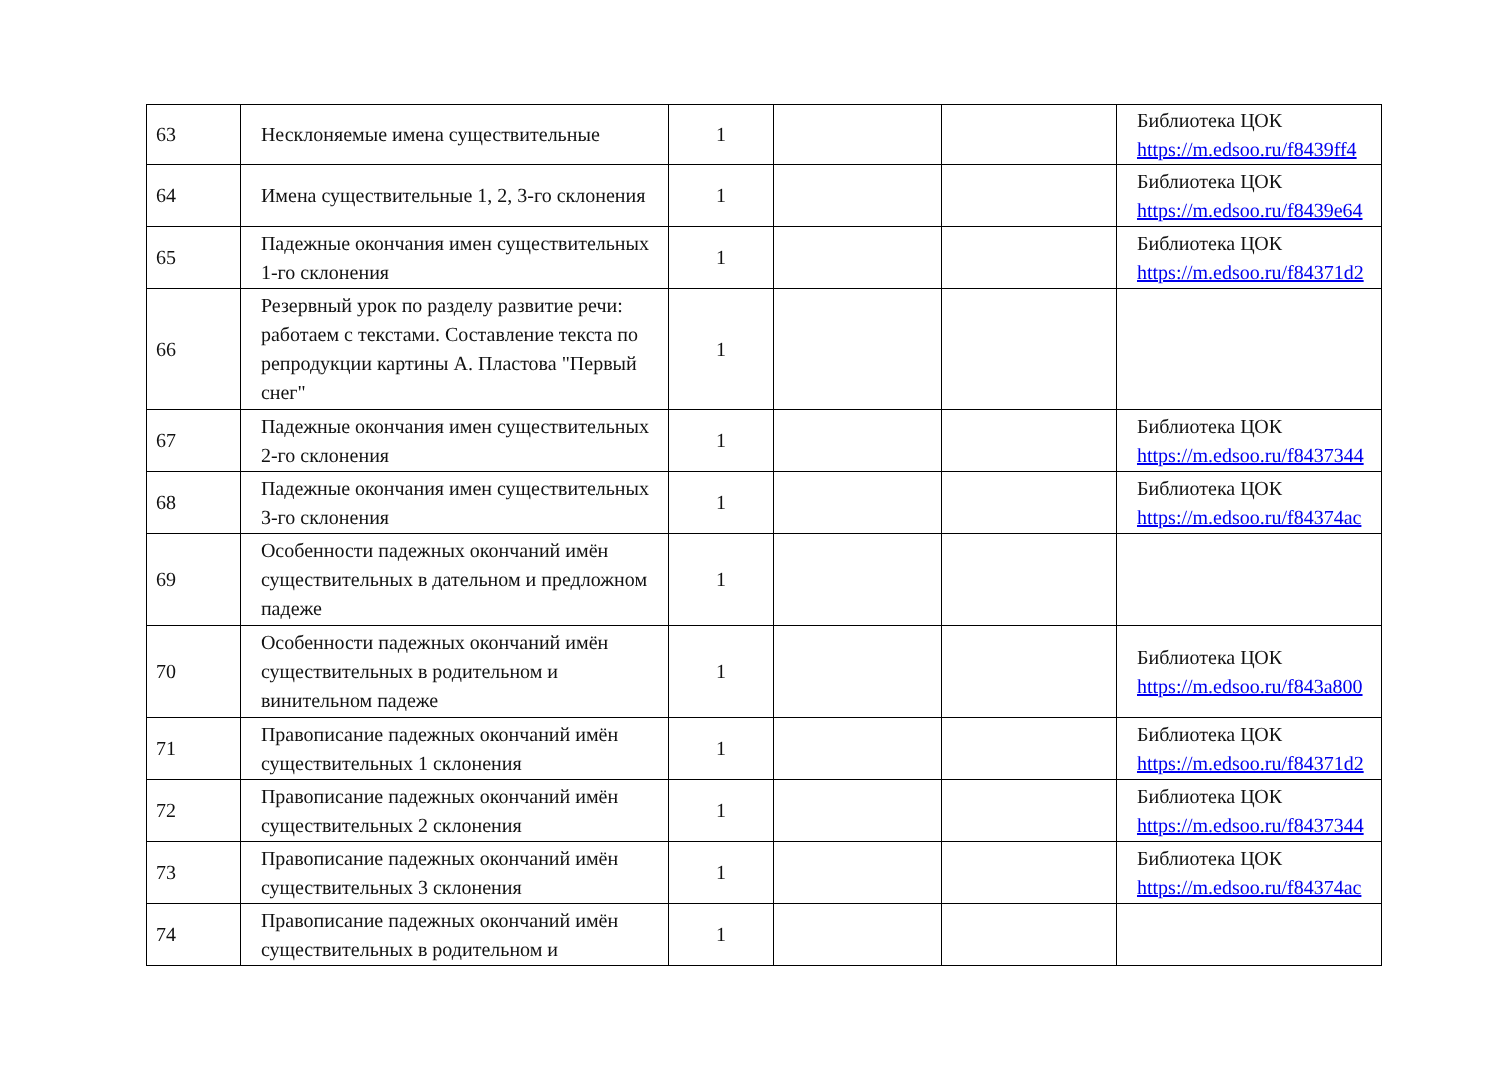| 63 | Несклоняемые имена существительные | 1 | | | Библиотека ЦОК https://m.edsoo.ru/f8439ff4 |
| 64 | Имена существительные 1, 2, 3-го склонения | 1 | | | Библиотека ЦОК https://m.edsoo.ru/f8439e64 |
| 65 | Падежные окончания имен существительных 1-го склонения | 1 | | | Библиотека ЦОК https://m.edsoo.ru/f84371d2 |
| 66 | Резервный урок по разделу развитие речи: работаем с текстами. Составление текста по репродукции картины А. Пластова "Первый снег" | 1 | | | |
| 67 | Падежные окончания имен существительных 2-го склонения | 1 | | | Библиотека ЦОК https://m.edsoo.ru/f8437344 |
| 68 | Падежные окончания имен существительных 3-го склонения | 1 | | | Библиотека ЦОК https://m.edsoo.ru/f84374ac |
| 69 | Особенности падежных окончаний имён существительных в дательном и предложном падеже | 1 | | | |
| 70 | Особенности падежных окончаний имён существительных в родительном и винительном падеже | 1 | | | Библиотека ЦОК https://m.edsoo.ru/f843a800 |
| 71 | Правописание падежных окончаний имён существительных 1 склонения | 1 | | | Библиотека ЦОК https://m.edsoo.ru/f84371d2 |
| 72 | Правописание падежных окончаний имён существительных 2 склонения | 1 | | | Библиотека ЦОК https://m.edsoo.ru/f8437344 |
| 73 | Правописание падежных окончаний имён существительных 3 склонения | 1 | | | Библиотека ЦОК https://m.edsoo.ru/f84374ac |
| 74 | Правописание падежных окончаний имён существительных в родительном и | 1 | | | |